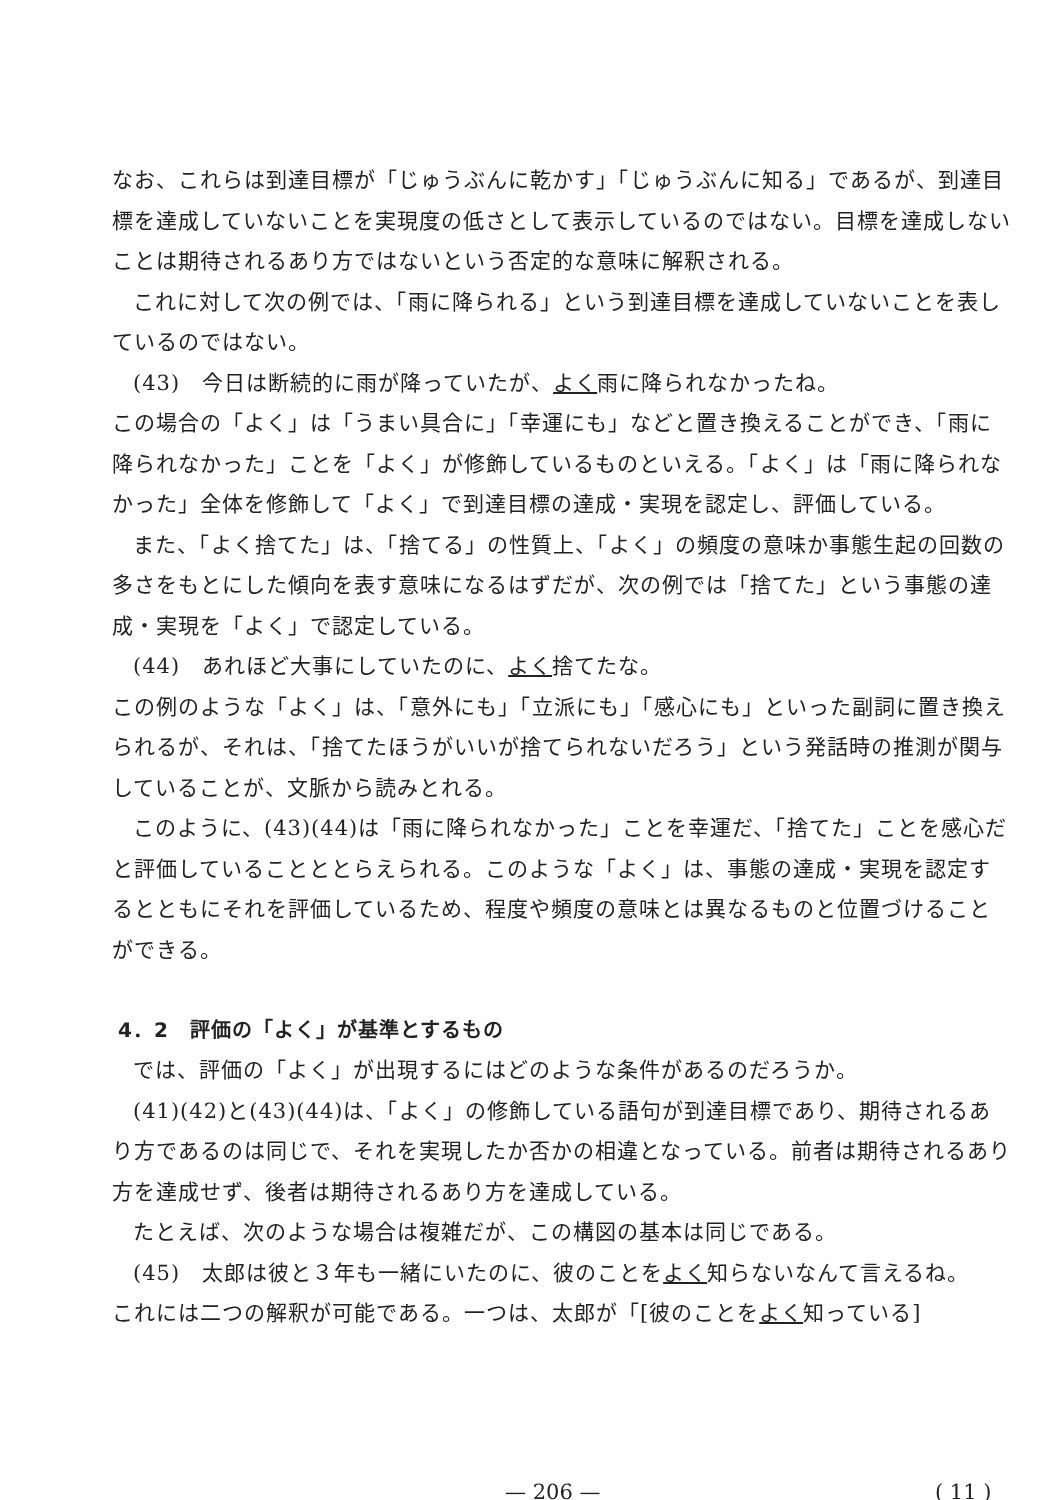なお、これらは到達目標が「じゅうぶんに乾かす」「じゅうぶんに知る」であるが、到達目標を達成していないことを実現度の低さとして表示しているのではない。目標を達成しないことは期待されるあり方ではないという否定的な意味に解釈される。
これに対して次の例では、「雨に降られる」という到達目標を達成していないことを表しているのではない。
(43)　今日は断続的に雨が降っていたが、よく雨に降られなかったね。
この場合の「よく」は「うまい具合に」「幸運にも」などと置き換えることができ、「雨に降られなかった」ことを「よく」が修飾しているものといえる。「よく」は「雨に降られなかった」全体を修飾して「よく」で到達目標の達成・実現を認定し、評価している。
また、「よく捨てた」は、「捨てる」の性質上、「よく」の頻度の意味か事態生起の回数の多さをもとにした傾向を表す意味になるはずだが、次の例では「捨てた」という事態の達成・実現を「よく」で認定している。
(44)　あれほど大事にしていたのに、よく捨てたな。
この例のような「よく」は、「意外にも」「立派にも」「感心にも」といった副詞に置き換えられるが、それは、「捨てたほうがいいが捨てられないだろう」という発話時の推測が関与していることが、文脈から読みとれる。
このように、(43)(44)は「雨に降られなかった」ことを幸運だ、「捨てた」ことを感心だと評価していることととらえられる。このような「よく」は、事態の達成・実現を認定するとともにそれを評価しているため、程度や頻度の意味とは異なるものと位置づけることができる。
4．2　評価の「よく」が基準とするもの
では、評価の「よく」が出現するにはどのような条件があるのだろうか。
(41)(42)と(43)(44)は、「よく」の修飾している語句が到達目標であり、期待されるあり方であるのは同じで、それを実現したか否かの相違となっている。前者は期待されるあり方を達成せず、後者は期待されるあり方を達成している。
たとえば、次のような場合は複雑だが、この構図の基本は同じである。
(45)　太郎は彼と３年も一緒にいたのに、彼のことをよく知らないなんて言えるね。
これには二つの解釈が可能である。一つは、太郎が「[彼のことをよく知っている]
— 206 — ( 11 )